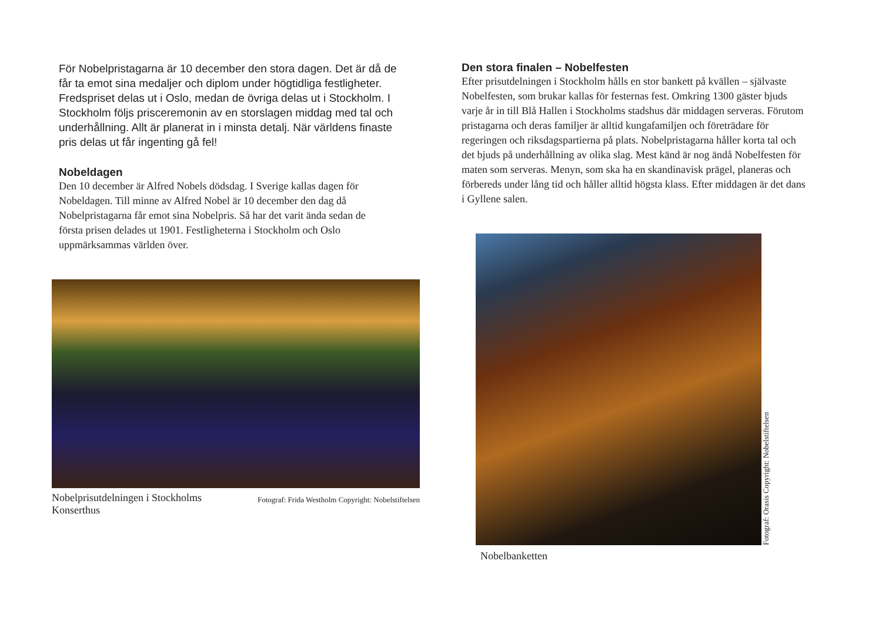För Nobelpristagarna är 10 december den stora dagen. Det är då de får ta emot sina medaljer och diplom under högtidliga festligheter. Fredspriset delas ut i Oslo, medan de övriga delas ut i Stockholm. I Stockholm följs prisceremonin av en storslagen middag med tal och underhållning. Allt är planerat in i minsta detalj. När världens finaste pris delas ut får ingenting gå fel!
Nobeldagen
Den 10 december är Alfred Nobels dödsdag. I Sverige kallas dagen för Nobeldagen. Till minne av Alfred Nobel är 10 december den dag då Nobelpristagarna får emot sina Nobelpris. Så har det varit ända sedan de första prisen delades ut 1901. Festligheterna i Stockholm och Oslo uppmärksammas världen över.
Nobelprisutdelningen i Stockholms Konserthus Fotograf: Frida Westholm Copyright: Nobelstiftelsen
Den stora finalen – Nobelfesten
Efter prisutdelningen i Stockholm hålls en stor bankett på kvällen – självaste Nobelfesten, som brukar kallas för festernas fest. Omkring 1300 gäster bjuds varje år in till Blå Hallen i Stockholms stadshus där middagen serveras. Förutom pristagarna och deras familjer är alltid kungafamiljen och företrädare för regeringen och riksdagspartierna på plats. Nobelpristagarna håller korta tal och det bjuds på underhållning av olika slag. Mest känd är nog ändå Nobelfesten för maten som serveras. Menyn, som ska ha en skandinavisk prägel, planeras och förbereds under lång tid och håller alltid högsta klass. Efter middagen är det dans i Gyllene salen.
Fotograf: Orasis Copyright: Nobelstiftelsen
Nobelbanketten